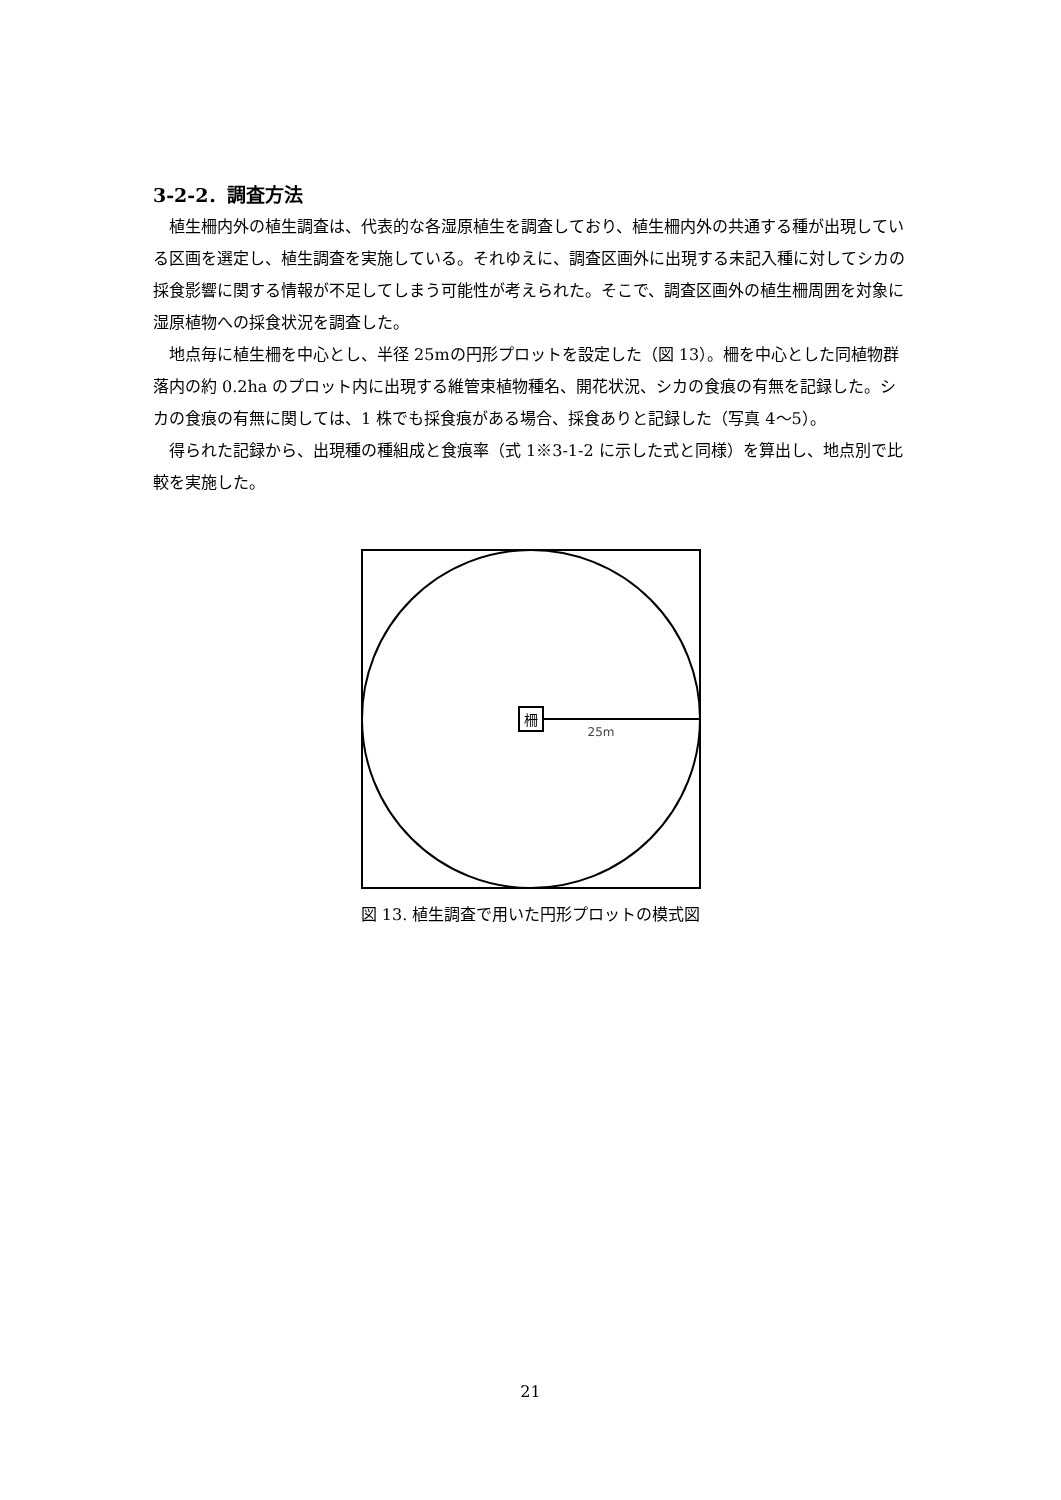3-2-2．調査方法
植生柵内外の植生調査は、代表的な各湿原植生を調査しており、植生柵内外の共通する種が出現している区画を選定し、植生調査を実施している。それゆえに、調査区画外に出現する未記入種に対してシカの採食影響に関する情報が不足してしまう可能性が考えられた。そこで、調査区画外の植生柵周囲を対象に湿原植物への採食状況を調査した。
地点毎に植生柵を中心とし、半径 25mの円形プロットを設定した（図 13）。柵を中心とした同植物群落内の約 0.2ha のプロット内に出現する維管束植物種名、開花状況、シカの食痕の有無を記録した。シカの食痕の有無に関しては、1 株でも採食痕がある場合、採食ありと記録した（写真 4〜5）。
得られた記録から、出現種の種組成と食痕率（式 1※3-1-2 に示した式と同様）を算出し、地点別で比較を実施した。
柵
25m
図 13. 植生調査で用いた円形プロットの模式図
21